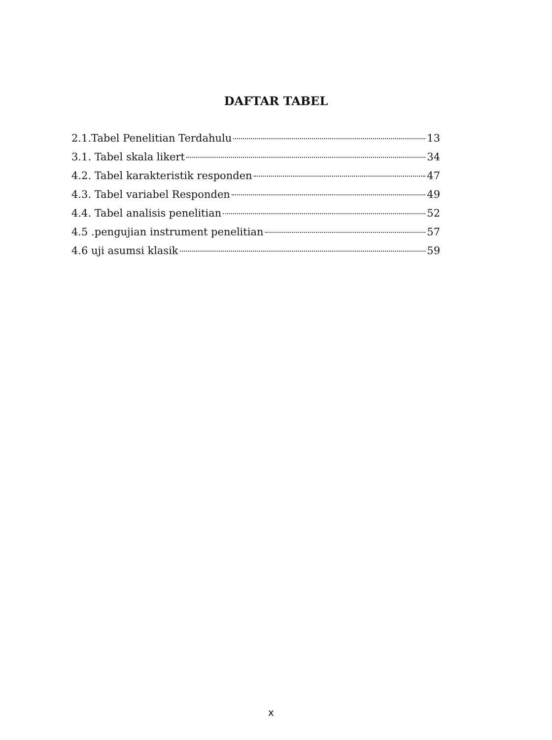DAFTAR TABEL
2.1.Tabel Penelitian Terdahulu 13
3.1. Tabel skala likert 34
4.2. Tabel karakteristik responden 47
4.3. Tabel variabel Responden 49
4.4. Tabel analisis penelitian 52
4.5 .pengujian instrument penelitian 57
4.6 uji asumsi klasik 59
x